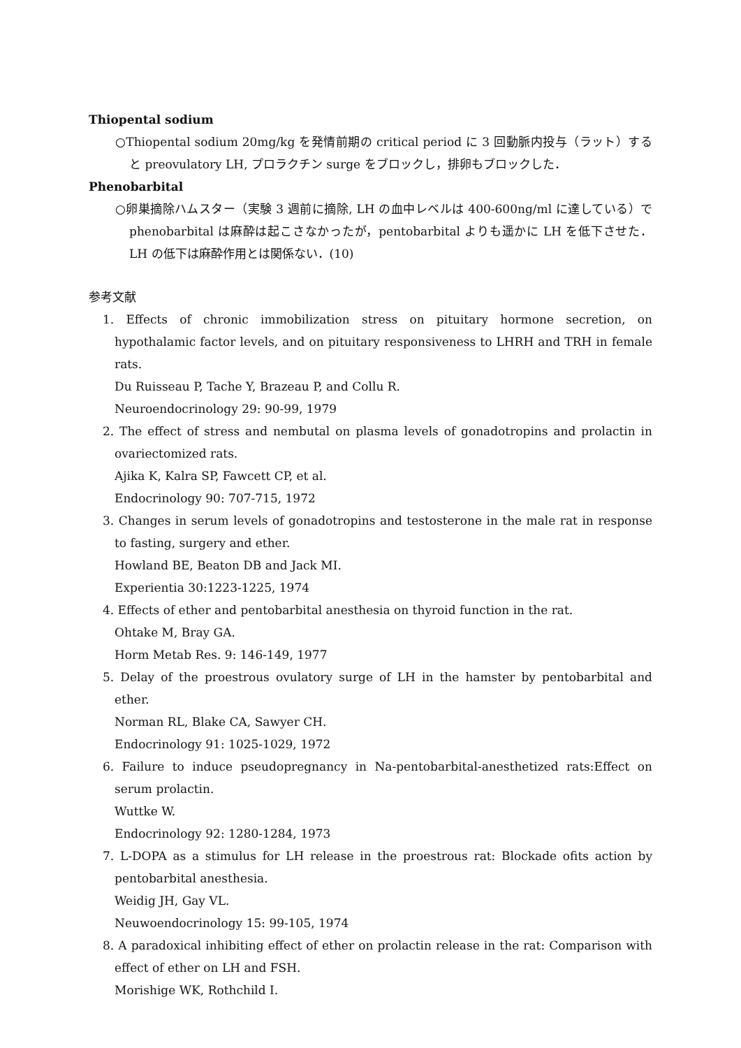Thiopental sodium
○Thiopental sodium 20mg/kg を発情前期の critical period に 3 回動脈内投与（ラット）すると preovulatory LH, プロラクチン surge をブロックし，排卵もブロックした．
Phenobarbital
○卵巣摘除ハムスター（実験 3 週前に摘除, LH の血中レベルは 400-600ng/ml に達している）で phenobarbital は麻酔は起こさなかったが，pentobarbital よりも遥かに LH を低下させた．LH の低下は麻酔作用とは関係ない．(10)
参考文献
1. Effects of chronic immobilization stress on pituitary hormone secretion, on hypothalamic factor levels, and on pituitary responsiveness to LHRH and TRH in female rats.
Du Ruisseau P, Tache Y, Brazeau P, and Collu R.
Neuroendocrinology 29: 90-99, 1979
2. The effect of stress and nembutal on plasma levels of gonadotropins and prolactin in ovariectomized rats.
Ajika K, Kalra SP, Fawcett CP, et al.
Endocrinology 90: 707-715, 1972
3. Changes in serum levels of gonadotropins and testosterone in the male rat in response to fasting, surgery and ether.
Howland BE, Beaton DB and Jack MI.
Experientia 30:1223-1225, 1974
4. Effects of ether and pentobarbital anesthesia on thyroid function in the rat.
Ohtake M, Bray GA.
Horm Metab Res. 9: 146-149, 1977
5. Delay of the proestrous ovulatory surge of LH in the hamster by pentobarbital and ether.
Norman RL, Blake CA, Sawyer CH.
Endocrinology 91: 1025-1029, 1972
6. Failure to induce pseudopregnancy in Na-pentobarbital-anesthetized rats:Effect on serum prolactin.
Wuttke W.
Endocrinology 92: 1280-1284, 1973
7. L-DOPA as a stimulus for LH release in the proestrous rat: Blockade ofits action by pentobarbital anesthesia.
Weidig JH, Gay VL.
Neuwoendocrinology 15: 99-105, 1974
8. A paradoxical inhibiting effect of ether on prolactin release in the rat: Comparison with effect of ether on LH and FSH.
Morishige WK, Rothchild I.